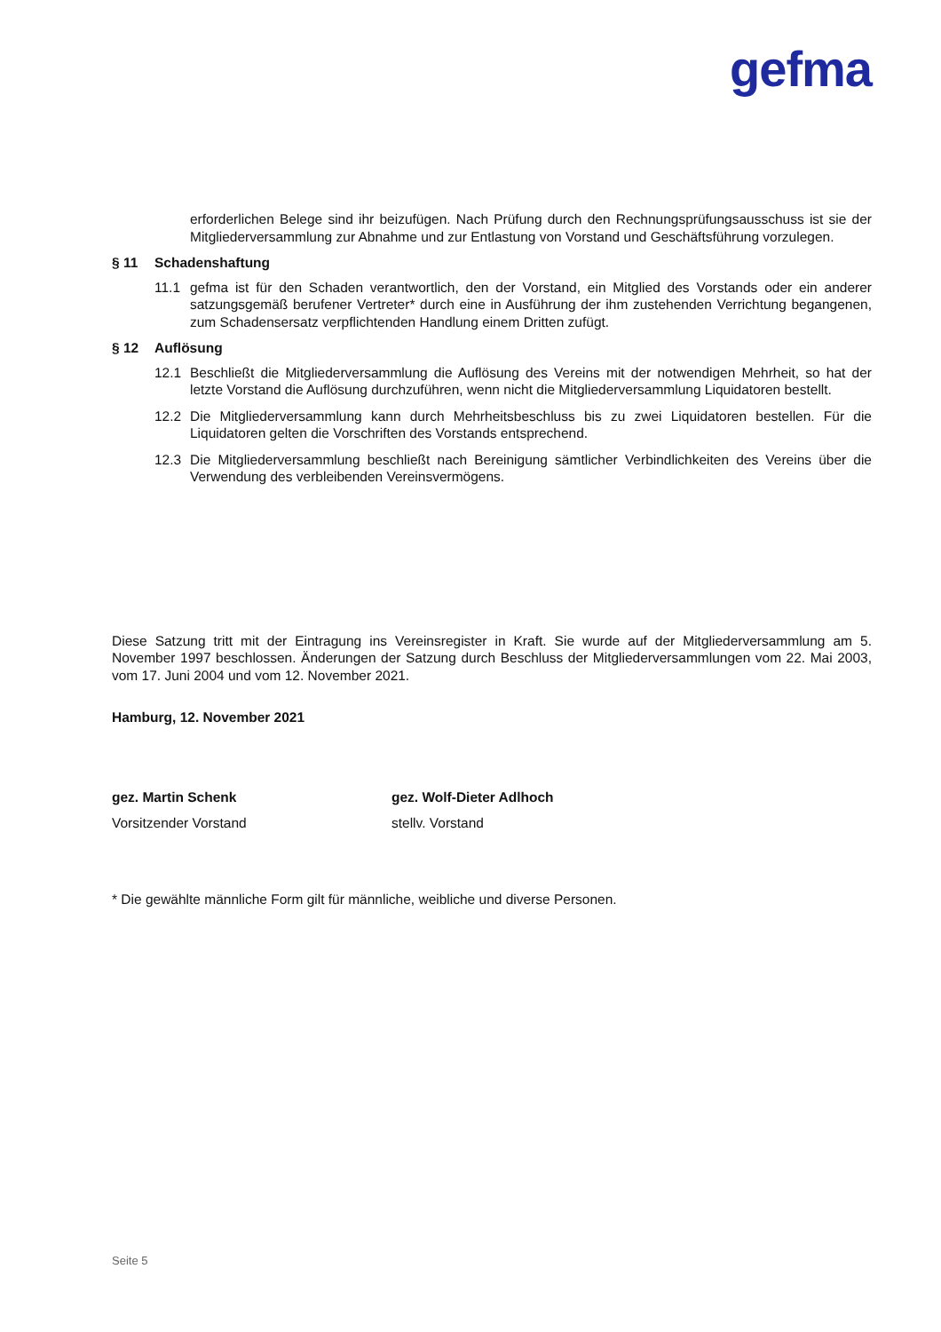gefma
erforderlichen Belege sind ihr beizufügen. Nach Prüfung durch den Rechnungsprüfungsausschuss ist sie der Mitgliederversammlung zur Abnahme und zur Entlastung von Vorstand und Geschäftsführung vorzulegen.
§ 11 Schadenshaftung
11.1 gefma ist für den Schaden verantwortlich, den der Vorstand, ein Mitglied des Vorstands oder ein anderer satzungsgemäß berufener Vertreter* durch eine in Ausführung der ihm zustehenden Verrichtung begangenen, zum Schadensersatz verpflichtenden Handlung einem Dritten zufügt.
§ 12 Auflösung
12.1 Beschließt die Mitgliederversammlung die Auflösung des Vereins mit der notwendigen Mehrheit, so hat der letzte Vorstand die Auflösung durchzuführen, wenn nicht die Mitgliederversammlung Liquidatoren bestellt.
12.2 Die Mitgliederversammlung kann durch Mehrheitsbeschluss bis zu zwei Liquidatoren bestellen. Für die Liquidatoren gelten die Vorschriften des Vorstands entsprechend.
12.3 Die Mitgliederversammlung beschließt nach Bereinigung sämtlicher Verbindlichkeiten des Vereins über die Verwendung des verbleibenden Vereinsvermögens.
Diese Satzung tritt mit der Eintragung ins Vereinsregister in Kraft. Sie wurde auf der Mitgliederversammlung am 5. November 1997 beschlossen. Änderungen der Satzung durch Beschluss der Mitgliederversammlungen vom 22. Mai 2003, vom 17. Juni 2004 und vom 12. November 2021.
Hamburg, 12. November 2021
gez. Martin Schenk
Vorsitzender Vorstand
gez. Wolf-Dieter Adlhoch
stellv. Vorstand
* Die gewählte männliche Form gilt für männliche, weibliche und diverse Personen.
Seite 5